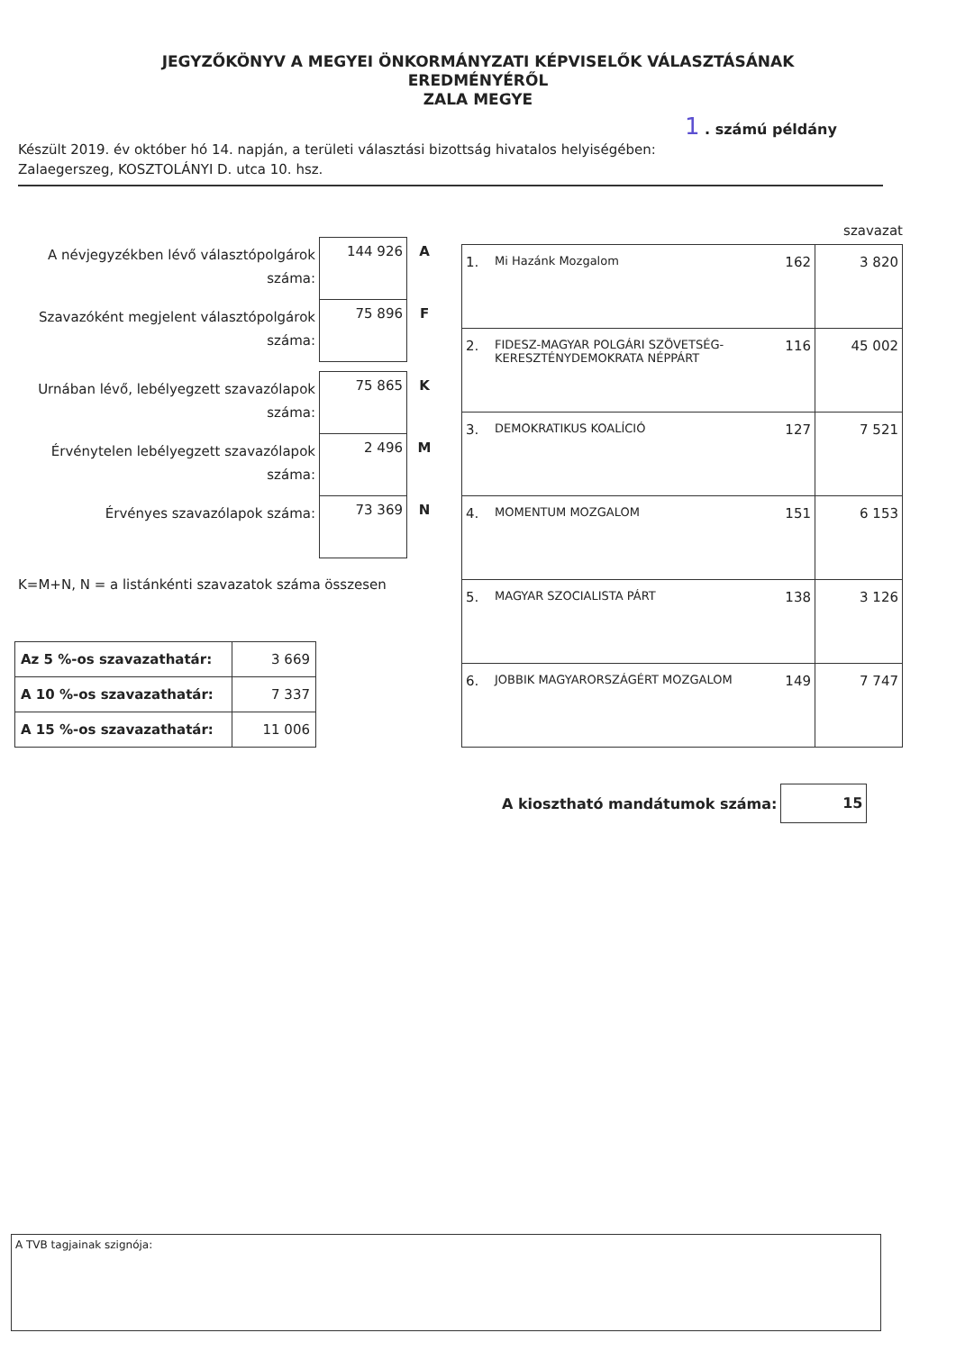JEGYZŐKÖNYV A MEGYEI ÖNKORMÁNYZATI KÉPVISELŐK VÁLASZTÁSÁNAK
EREDMÉNYÉRŐL
ZALA MEGYE
1 . számú példány
Készült 2019. év október hó 14. napján, a területi választási bizottság hivatalos helyiségében:
Zalaegerszeg, KOSZTOLÁNYI D. utca 10. hsz.
| A névjegyzékben lévő választópolgárok száma: | 144 926 | A |
| Szavazóként megjelent választópolgárok száma: | 75 896 | F |
| Urnában lévő, lebélyegzett szavazólapok száma: | 75 865 | K |
| Érvénytelen lebélyegzett szavazólapok száma: | 2 496 | M |
| Érvényes szavazólapok száma: | 73 369 | N |
K=M+N, N = a listánkénti szavazatok száma összesen
| Az 5 %-os szavazathatár: | 3 669 |
| A 10 %-os szavazathatár: | 7 337 |
| A 15 %-os szavazathatár: | 11 006 |
szavazat
| 1. | Mi Hazánk Mozgalom | 162 | 3 820 |
| 2. | FIDESZ-MAGYAR POLGÁRI SZÖVETSÉG-KERESZTÉNYDEMOKRATA NÉPPÁRT | 116 | 45 002 |
| 3. | DEMOKRATIKUS KOALÍCIÓ | 127 | 7 521 |
| 4. | MOMENTUM MOZGALOM | 151 | 6 153 |
| 5. | MAGYAR SZOCIALISTA PÁRT | 138 | 3 126 |
| 6. | JOBBIK MAGYARORSZÁGÉRT MOZGALOM | 149 | 7 747 |
A kiosztható mandátumok száma:
15
A TVB tagjainak szignója: